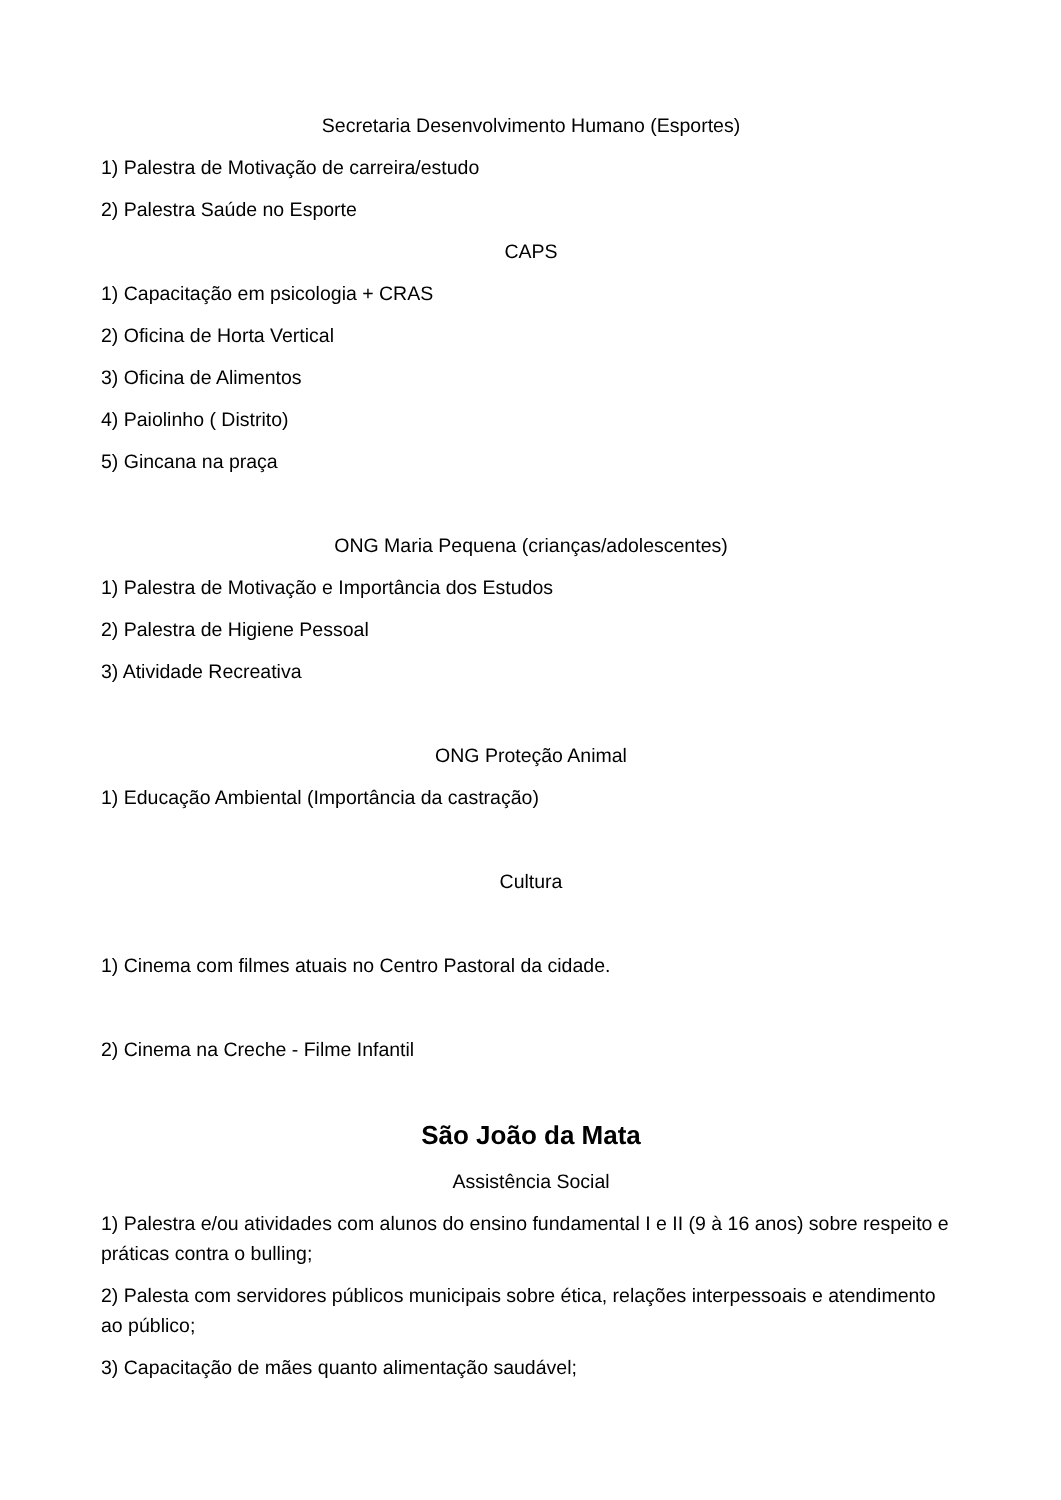Secretaria Desenvolvimento Humano (Esportes)
1) Palestra de Motivação de carreira/estudo
2) Palestra Saúde no Esporte
CAPS
1) Capacitação em psicologia + CRAS
2) Oficina de Horta Vertical
3) Oficina de Alimentos
4) Paiolinho ( Distrito)
5) Gincana na praça
ONG Maria Pequena (crianças/adolescentes)
1) Palestra de Motivação e Importância dos Estudos
2) Palestra de Higiene Pessoal
3) Atividade Recreativa
ONG Proteção Animal
1) Educação Ambiental (Importância da castração)
Cultura
1) Cinema com filmes atuais no Centro Pastoral da cidade.
2) Cinema na Creche - Filme Infantil
São João da Mata
Assistência Social
1) Palestra e/ou atividades com alunos do ensino fundamental I e II (9 à 16 anos) sobre respeito e práticas contra o bulling;
2) Palesta com servidores públicos municipais sobre ética, relações interpessoais e atendimento ao público;
3) Capacitação de mães quanto alimentação saudável;